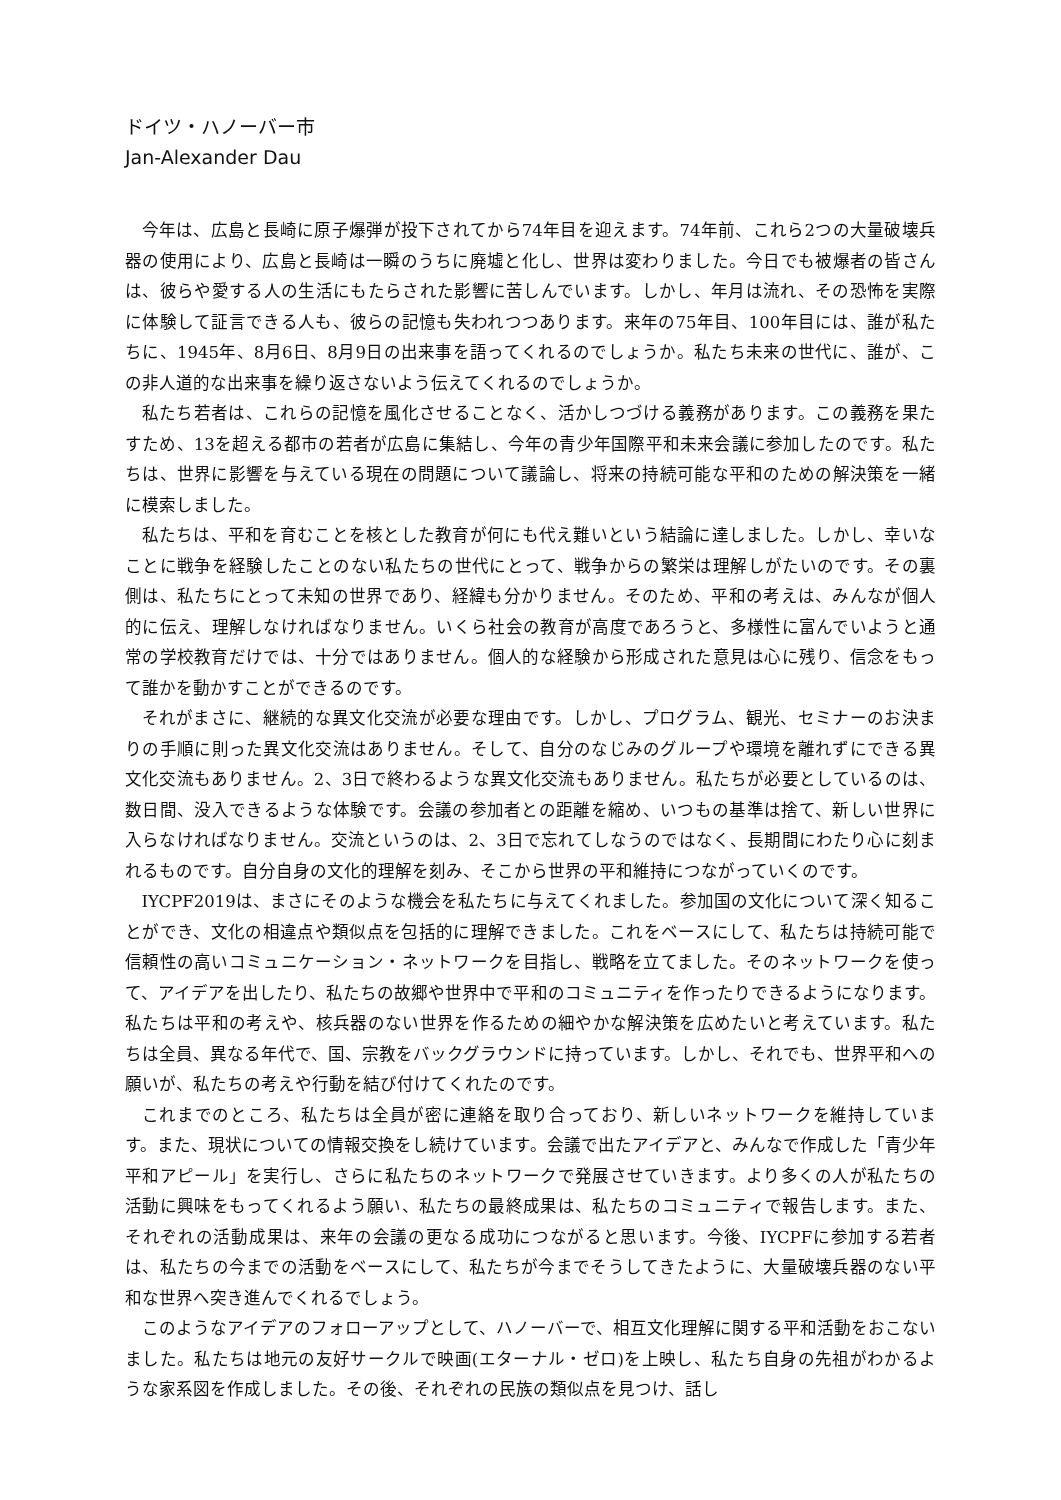ドイツ・ハノーバー市
Jan-Alexander Dau
今年は、広島と長崎に原子爆弾が投下されてから74年目を迎えます。74年前、これら2つの大量破壊兵器の使用により、広島と長崎は一瞬のうちに廃墟と化し、世界は変わりました。今日でも被爆者の皆さんは、彼らや愛する人の生活にもたらされた影響に苦しんでいます。しかし、年月は流れ、その恐怖を実際に体験して証言できる人も、彼らの記憶も失われつつあります。来年の75年目、100年目には、誰が私たちに、1945年、8月6日、8月9日の出来事を語ってくれるのでしょうか。私たち未来の世代に、誰が、この非人道的な出来事を繰り返さないよう伝えてくれるのでしょうか。
私たち若者は、これらの記憶を風化させることなく、活かしつづける義務があります。この義務を果たすため、13を超える都市の若者が広島に集結し、今年の青少年国際平和未来会議に参加したのです。私たちは、世界に影響を与えている現在の問題について議論し、将来の持続可能な平和のための解決策を一緒に模索しました。
私たちは、平和を育むことを核とした教育が何にも代え難いという結論に達しました。しかし、幸いなことに戦争を経験したことのない私たちの世代にとって、戦争からの繁栄は理解しがたいのです。その裏側は、私たちにとって未知の世界であり、経緯も分かりません。そのため、平和の考えは、みんなが個人的に伝え、理解しなければなりません。いくら社会の教育が高度であろうと、多様性に富んでいようと通常の学校教育だけでは、十分ではありません。個人的な経験から形成された意見は心に残り、信念をもって誰かを動かすことができるのです。
それがまさに、継続的な異文化交流が必要な理由です。しかし、プログラム、観光、セミナーのお決まりの手順に則った異文化交流はありません。そして、自分のなじみのグループや環境を離れずにできる異文化交流もありません。2、3日で終わるような異文化交流もありません。私たちが必要としているのは、数日間、没入できるような体験です。会議の参加者との距離を縮め、いつもの基準は捨て、新しい世界に入らなければなりません。交流というのは、2、3日で忘れてしなうのではなく、長期間にわたり心に刻まれるものです。自分自身の文化的理解を刻み、そこから世界の平和維持につながっていくのです。
IYCPF2019は、まさにそのような機会を私たちに与えてくれました。参加国の文化について深く知ることができ、文化の相違点や類似点を包括的に理解できました。これをベースにして、私たちは持続可能で信頼性の高いコミュニケーション・ネットワークを目指し、戦略を立てました。そのネットワークを使って、アイデアを出したり、私たちの故郷や世界中で平和のコミュニティを作ったりできるようになります。私たちは平和の考えや、核兵器のない世界を作るための細やかな解決策を広めたいと考えています。私たちは全員、異なる年代で、国、宗教をバックグラウンドに持っています。しかし、それでも、世界平和への願いが、私たちの考えや行動を結び付けてくれたのです。
これまでのところ、私たちは全員が密に連絡を取り合っており、新しいネットワークを維持しています。また、現状についての情報交換をし続けています。会議で出たアイデアと、みんなで作成した「青少年平和アピール」を実行し、さらに私たちのネットワークで発展させていきます。より多くの人が私たちの活動に興味をもってくれるよう願い、私たちの最終成果は、私たちのコミュニティで報告します。また、それぞれの活動成果は、来年の会議の更なる成功につながると思います。今後、IYCPFに参加する若者は、私たちの今までの活動をベースにして、私たちが今までそうしてきたように、大量破壊兵器のない平和な世界へ突き進んでくれるでしょう。
このようなアイデアのフォローアップとして、ハノーバーで、相互文化理解に関する平和活動をおこないました。私たちは地元の友好サークルで映画(エターナル・ゼロ)を上映し、私たち自身の先祖がわかるような家系図を作成しました。その後、それぞれの民族の類似点を見つけ、話し